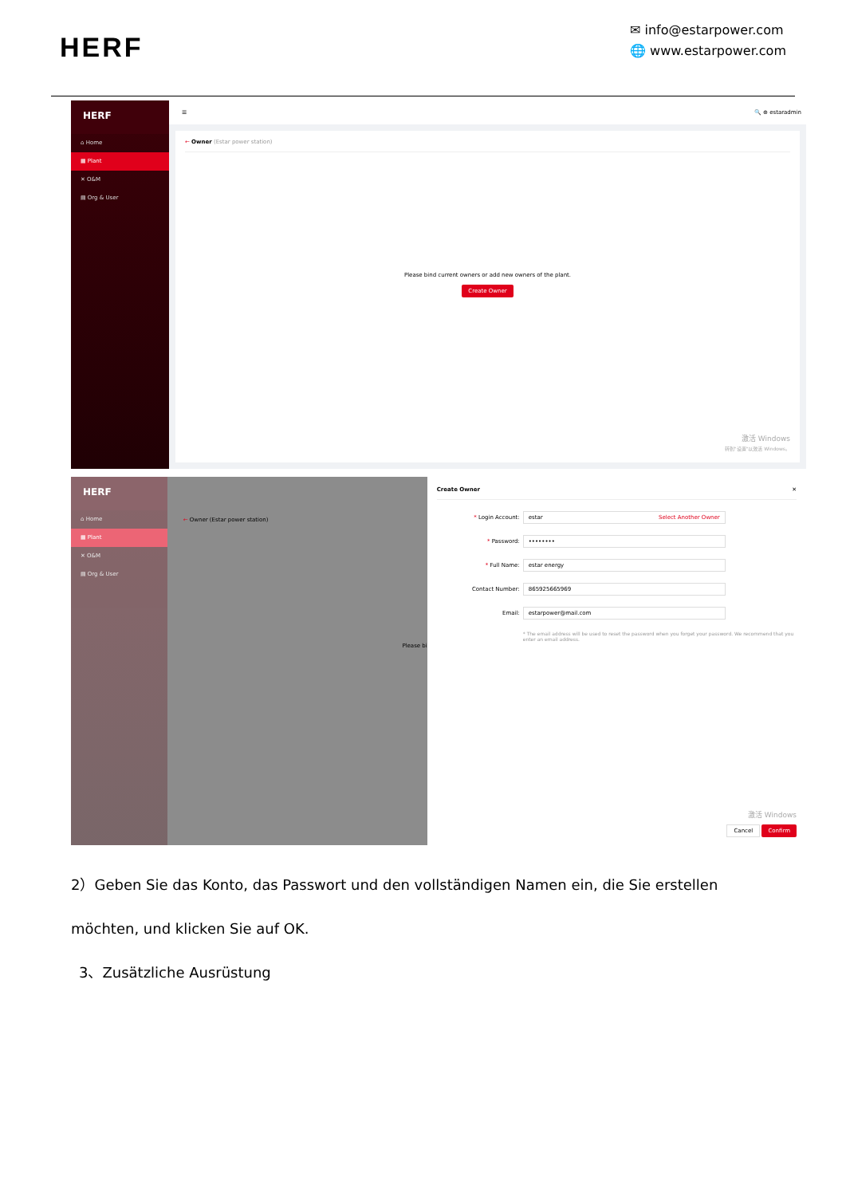HERF
✉ info@estarpower.com
🌐 www.estarpower.com
HERF
⌂ Home
▦ Plant
✕ O&M
▤ Org & User
☰ 🔍 ⊕ estaradmin
← Owner (Estar power station)
Please bind current owners or add new owners of the plant.
Create Owner
激活 Windows
转到"设置"以激活 Windows。
HERF
⌂ Home
▦ Plant
✕ O&M
▤ Org & User
← Owner (Estar power station)
Please bi
Create Owner ✕
* Login Account:
estar Select Another Owner
* Password:
••••••••
* Full Name:
estar energy
Contact Number:
865925665969
Email:
estarpower@mail.com
* The email address will be used to reset the password when you forget your password. We recommend that you enter an email address.
激活 Windows
Cancel Confirm
2）Geben Sie das Konto, das Passwort und den vollständigen Namen ein, die Sie erstellen möchten, und klicken Sie auf OK.
3、Zusätzliche Ausrüstung